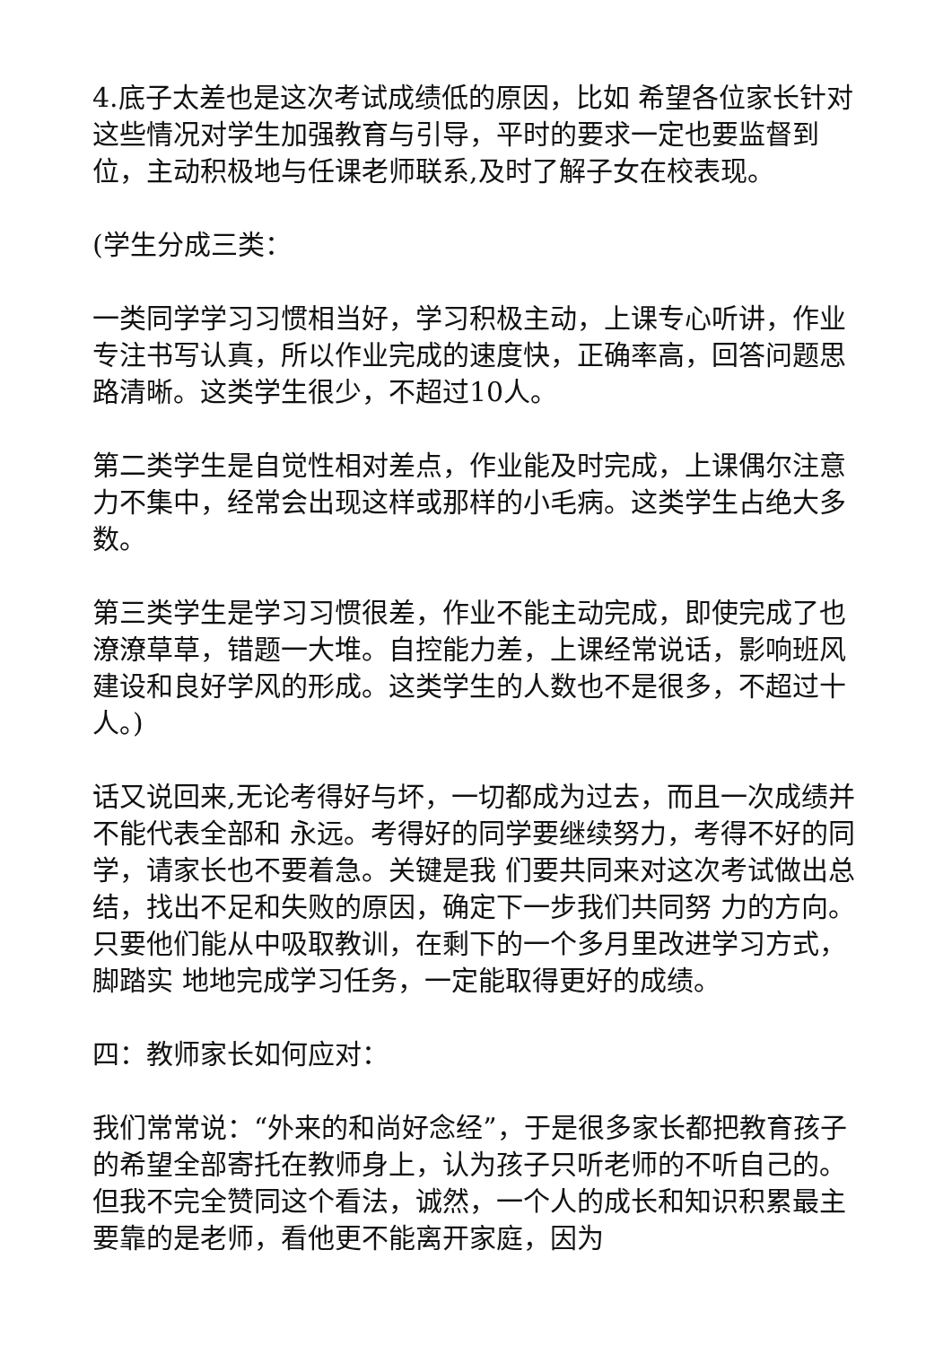4.底子太差也是这次考试成绩低的原因，比如 希望各位家长针对这些情况对学生加强教育与引导，平时的要求一定也要监督到位，主动积极地与任课老师联系,及时了解子女在校表现。
(学生分成三类：
一类同学学习习惯相当好，学习积极主动，上课专心听讲，作业专注书写认真，所以作业完成的速度快，正确率高，回答问题思路清晰。这类学生很少，不超过10人。
第二类学生是自觉性相对差点，作业能及时完成，上课偶尔注意力不集中，经常会出现这样或那样的小毛病。这类学生占绝大多数。
第三类学生是学习习惯很差，作业不能主动完成，即使完成了也潦潦草草，错题一大堆。自控能力差，上课经常说话，影响班风建设和良好学风的形成。这类学生的人数也不是很多，不超过十人。)
话又说回来,无论考得好与坏，一切都成为过去，而且一次成绩并不能代表全部和 永远。考得好的同学要继续努力，考得不好的同学，请家长也不要着急。关键是我 们要共同来对这次考试做出总结，找出不足和失败的原因，确定下一步我们共同努 力的方向。只要他们能从中吸取教训，在剩下的一个多月里改进学习方式，脚踏实 地地完成学习任务，一定能取得更好的成绩。
四：教师家长如何应对：
我们常常说：“外来的和尚好念经”，于是很多家长都把教育孩子的希望全部寄托在教师身上，认为孩子只听老师的不听自己的。但我不完全赞同这个看法，诚然，一个人的成长和知识积累最主要靠的是老师，看他更不能离开家庭，因为